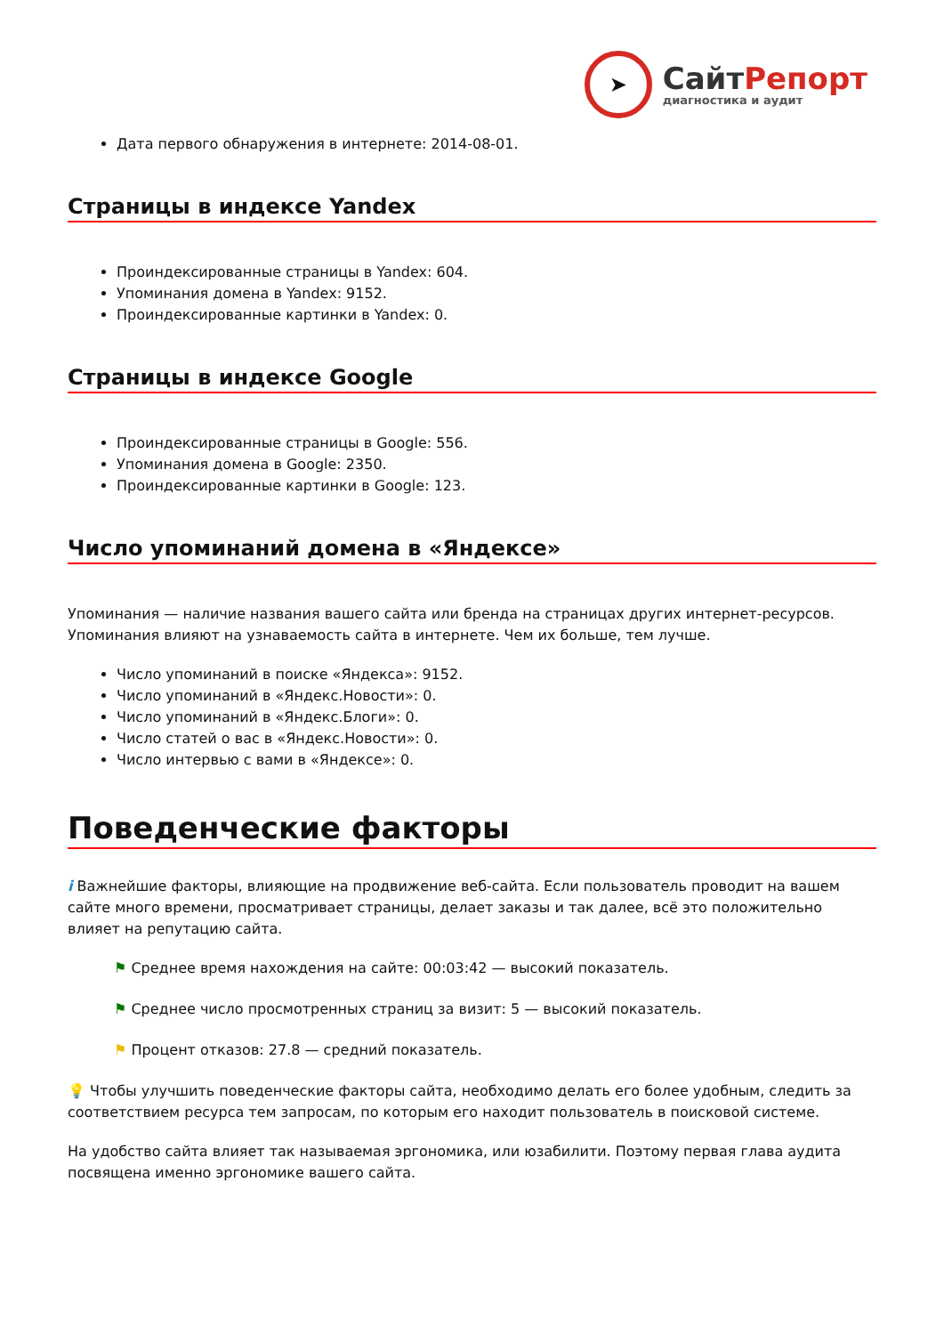➤
СайтРепорт
диагностика и аудит
Дата первого обнаружения в интернете: 2014-08-01.
Страницы в индексе Yandex
Проиндексированные страницы в Yandex: 604.
Упоминания домена в Yandex: 9152.
Проиндексированные картинки в Yandex: 0.
Страницы в индексе Google
Проиндексированные страницы в Google: 556.
Упоминания домена в Google: 2350.
Проиндексированные картинки в Google: 123.
Число упоминаний домена в «Яндексе»
Упоминания — наличие названия вашего сайта или бренда на страницах других интернет-ресурсов. Упоминания влияют на узнаваемость сайта в интернете. Чем их больше, тем лучше.
Число упоминаний в поиске «Яндекса»: 9152.
Число упоминаний в «Яндекс.Новости»: 0.
Число упоминаний в «Яндекс.Блоги»: 0.
Число статей о вас в «Яндекс.Новости»: 0.
Число интервью с вами в «Яндексе»: 0.
Поведенческие факторы
i Важнейшие факторы, влияющие на продвижение веб-сайта. Если пользователь проводит на вашем сайте много времени, просматривает страницы, делает заказы и так далее, всё это положительно влияет на репутацию сайта.
⚑ Среднее время нахождения на сайте: 00:03:42 — высокий показатель.
⚑ Среднее число просмотренных страниц за визит: 5 — высокий показатель.
⚑ Процент отказов: 27.8 — средний показатель.
💡 Чтобы улучшить поведенческие факторы сайта, необходимо делать его более удобным, следить за соответствием ресурса тем запросам, по которым его находит пользователь в поисковой системе.
На удобство сайта влияет так называемая эргономика, или юзабилити. Поэтому первая глава аудита посвящена именно эргономике вашего сайта.